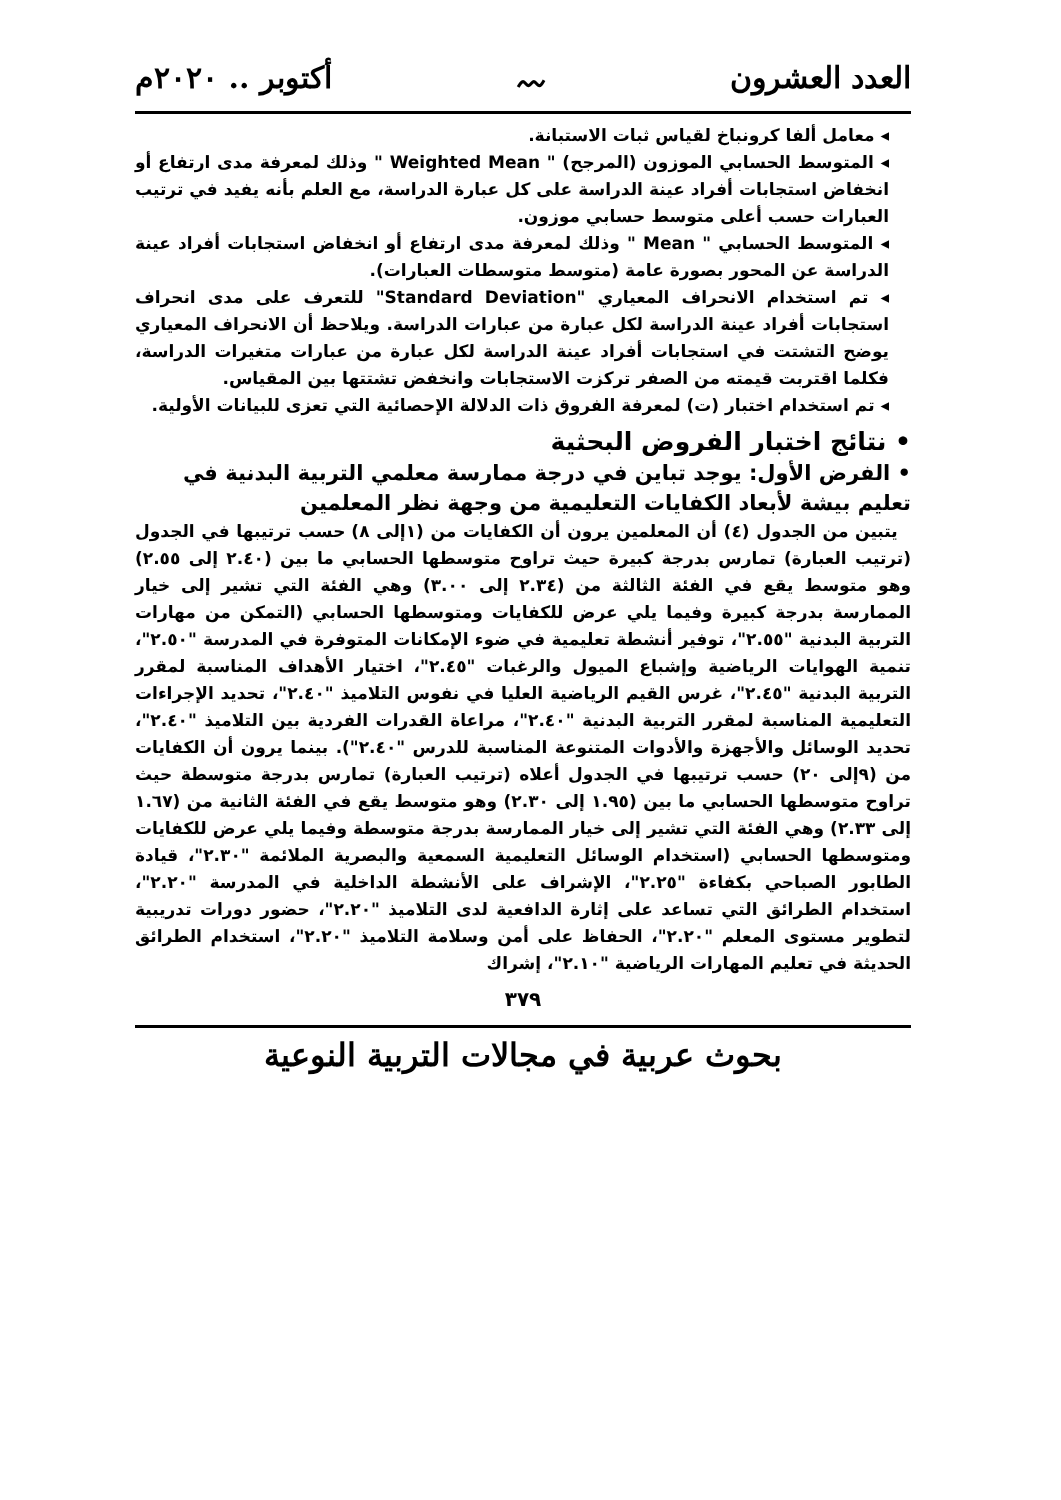العدد العشرون 〰 أكتوبر .. ٢٠٢٠م
◂ معامل ألفا كرونباخ لقياس ثبات الاستبانة.
◂ المتوسط الحسابي الموزون (المرجح) " Weighted Mean " وذلك لمعرفة مدى ارتفاع أو انخفاض استجابات أفراد عينة الدراسة على كل عبارة الدراسة، مع العلم بأنه يفيد في ترتيب العبارات حسب أعلى متوسط حسابي موزون.
◂ المتوسط الحسابي " Mean " وذلك لمعرفة مدى ارتفاع أو انخفاض استجابات أفراد عينة الدراسة عن المحور بصورة عامة (متوسط متوسطات العبارات).
◂ تم استخدام الانحراف المعياري "Standard Deviation" للتعرف على مدى انحراف استجابات أفراد عينة الدراسة لكل عبارة من عبارات الدراسة. ويلاحظ أن الانحراف المعياري يوضح التشتت في استجابات أفراد عينة الدراسة لكل عبارة من عبارات متغيرات الدراسة، فكلما اقتربت قيمته من الصفر تركزت الاستجابات وانخفض تشتتها بين المقياس.
◂ تم استخدام اختبار (ت) لمعرفة الفروق ذات الدلالة الإحصائية التي تعزى للبيانات الأولية.
• نتائج اختبار الفروض البحثية
• الفرض الأول: يوجد تباين في درجة ممارسة معلمي التربية البدنية في تعليم بيشة لأبعاد الكفايات التعليمية من وجهة نظر المعلمين
يتبين من الجدول (٤) أن المعلمين يرون أن الكفايات من (١إلى ٨) حسب ترتيبها في الجدول (ترتيب العبارة) تمارس بدرجة كبيرة حيث تراوح متوسطها الحسابي ما بين (٢.٤٠ إلى ٢.٥٥) وهو متوسط يقع في الفئة الثالثة من (٢.٣٤ إلى ٣.٠٠) وهي الفئة التي تشير إلى خيار الممارسة بدرجة كبيرة وفيما يلي عرض للكفايات ومتوسطها الحسابي (التمكن من مهارات التربية البدنية "٢.٥٥"، توفير أنشطة تعليمية في ضوء الإمكانات المتوفرة في المدرسة "٢.٥٠"، تنمية الهوايات الرياضية وإشباع الميول والرغبات "٢.٤٥"، اختيار الأهداف المناسبة لمقرر التربية البدنية "٢.٤٥"، غرس القيم الرياضية العليا في نفوس التلاميذ "٢.٤٠"، تحديد الإجراءات التعليمية المناسبة لمقرر التربية البدنية "٢.٤٠"، مراعاة القدرات الفردية بين التلاميذ "٢.٤٠"، تحديد الوسائل والأجهزة والأدوات المتنوعة المناسبة للدرس "٢.٤٠"). بينما يرون أن الكفايات من (٩إلى ٢٠) حسب ترتيبها في الجدول أعلاه (ترتيب العبارة) تمارس بدرجة متوسطة حيث تراوح متوسطها الحسابي ما بين (١.٩٥ إلى ٢.٣٠) وهو متوسط يقع في الفئة الثانية من (١.٦٧ إلى ٢.٣٣) وهي الفئة التي تشير إلى خيار الممارسة بدرجة متوسطة وفيما يلي عرض للكفايات ومتوسطها الحسابي (استخدام الوسائل التعليمية السمعية والبصرية الملائمة "٢.٣٠"، قيادة الطابور الصباحي بكفاءة "٢.٢٥"، الإشراف على الأنشطة الداخلية في المدرسة "٢.٢٠"، استخدام الطرائق التي تساعد على إثارة الدافعية لدى التلاميذ "٢.٢٠"، حضور دورات تدريبية لتطوير مستوى المعلم "٢.٢٠"، الحفاظ على أمن وسلامة التلاميذ "٢.٢٠"، استخدام الطرائق الحديثة في تعليم المهارات الرياضية "٢.١٠"، إشراك
٣٧٩
بحوث عربية في مجالات التربية النوعية